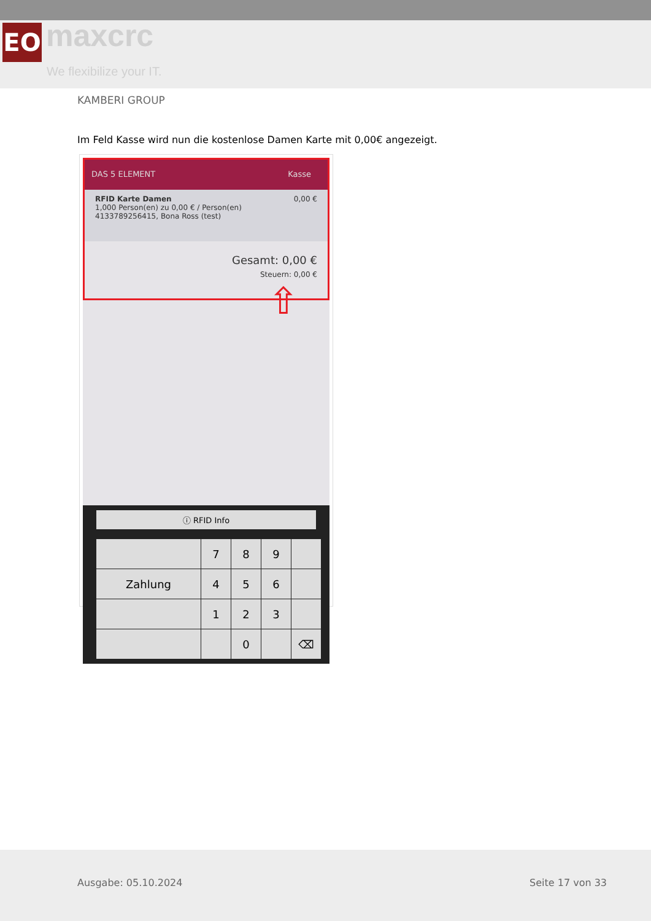EO maxcrc
We flexibilize your IT.
KAMBERI GROUP
Im Feld Kasse wird nun die kostenlose Damen Karte mit 0,00€ angezeigt.
DAS 5 ELEMENT Kasse
RFID Karte Damen 0,00 €
1,000 Person(en) zu 0,00 € / Person(en)
4133789256415, Bona Ross (test)
Gesamt: 0,00 €
Steuern: 0,00 €
⇧
ⓘ RFID Info
7
8
9
Zahlung
4
5
6
1
2
3
0
⌫
Ausgabe: 05.10.2024 Seite 17 von 33